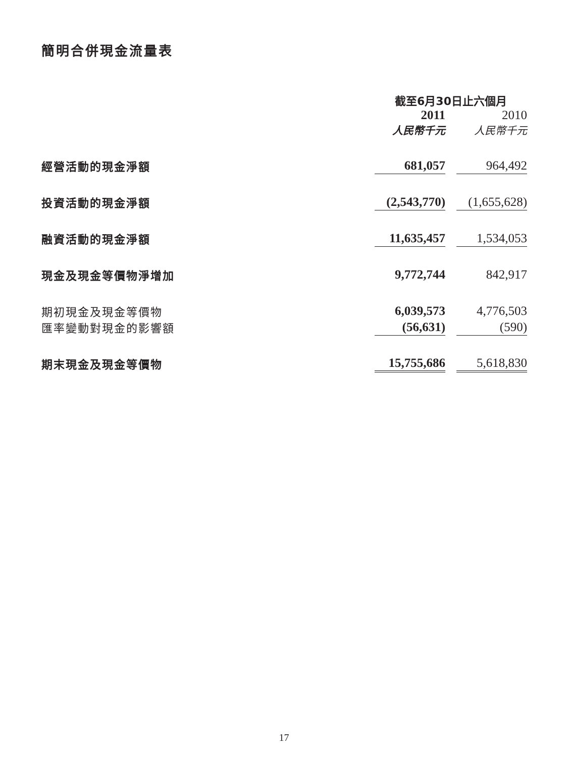簡明合併現金流量表
| | 截至6月30日止六個月 | | |
| | 2011 | | 2010 |
| | 人民幣千元 | | 人民幣千元 |
| 經營活動的現金淨額 | 681,057 | | 964,492 |
| 投資活動的現金淨額 | (2,543,770) | | (1,655,628) |
| 融資活動的現金淨額 | 11,635,457 | | 1,534,053 |
| 現金及現金等價物淨增加 | 9,772,744 | | 842,917 |
| 期初現金及現金等價物 | 6,039,573 | | 4,776,503 |
| 匯率變動對現金的影響額 | (56,631) | | (590) |
| 期末現金及現金等價物 | 15,755,686 | | 5,618,830 |
17